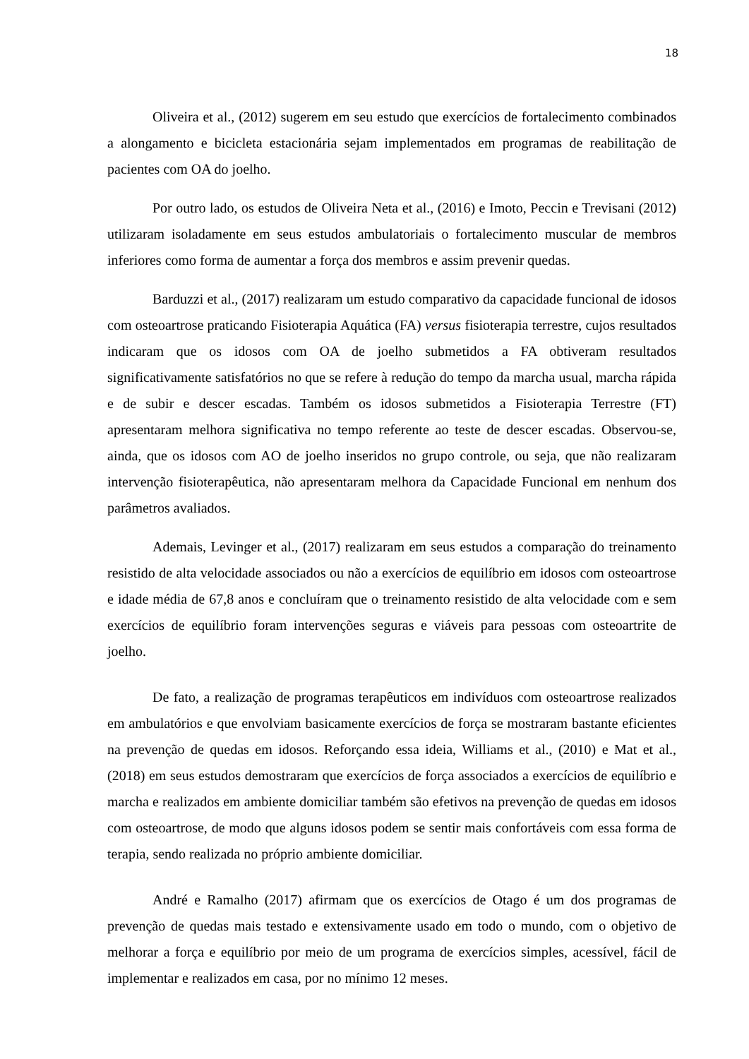18
Oliveira et al., (2012) sugerem em seu estudo que exercícios de fortalecimento combinados a alongamento e bicicleta estacionária sejam implementados em programas de reabilitação de pacientes com OA do joelho.
Por outro lado, os estudos de Oliveira Neta et al., (2016) e Imoto, Peccin e Trevisani (2012) utilizaram isoladamente em seus estudos ambulatoriais o fortalecimento muscular de membros inferiores como forma de aumentar a força dos membros e assim prevenir quedas.
Barduzzi et al., (2017) realizaram um estudo comparativo da capacidade funcional de idosos com osteoartrose praticando Fisioterapia Aquática (FA) versus fisioterapia terrestre, cujos resultados indicaram que os idosos com OA de joelho submetidos a FA obtiveram resultados significativamente satisfatórios no que se refere à redução do tempo da marcha usual, marcha rápida e de subir e descer escadas. Também os idosos submetidos a Fisioterapia Terrestre (FT) apresentaram melhora significativa no tempo referente ao teste de descer escadas. Observou-se, ainda, que os idosos com AO de joelho inseridos no grupo controle, ou seja, que não realizaram intervenção fisioterapêutica, não apresentaram melhora da Capacidade Funcional em nenhum dos parâmetros avaliados.
Ademais, Levinger et al., (2017) realizaram em seus estudos a comparação do treinamento resistido de alta velocidade associados ou não a exercícios de equilíbrio em idosos com osteoartrose e idade média de 67,8 anos e concluíram que o treinamento resistido de alta velocidade com e sem exercícios de equilíbrio foram intervenções seguras e viáveis para pessoas com osteoartrite de joelho.
De fato, a realização de programas terapêuticos em indivíduos com osteoartrose realizados em ambulatórios e que envolviam basicamente exercícios de força se mostraram bastante eficientes na prevenção de quedas em idosos. Reforçando essa ideia, Williams et al., (2010) e Mat et al., (2018) em seus estudos demostraram que exercícios de força associados a exercícios de equilíbrio e marcha e realizados em ambiente domiciliar também são efetivos na prevenção de quedas em idosos com osteoartrose, de modo que alguns idosos podem se sentir mais confortáveis com essa forma de terapia, sendo realizada no próprio ambiente domiciliar.
André e Ramalho (2017) afirmam que os exercícios de Otago é um dos programas de prevenção de quedas mais testado e extensivamente usado em todo o mundo, com o objetivo de melhorar a força e equilíbrio por meio de um programa de exercícios simples, acessível, fácil de implementar e realizados em casa, por no mínimo 12 meses.